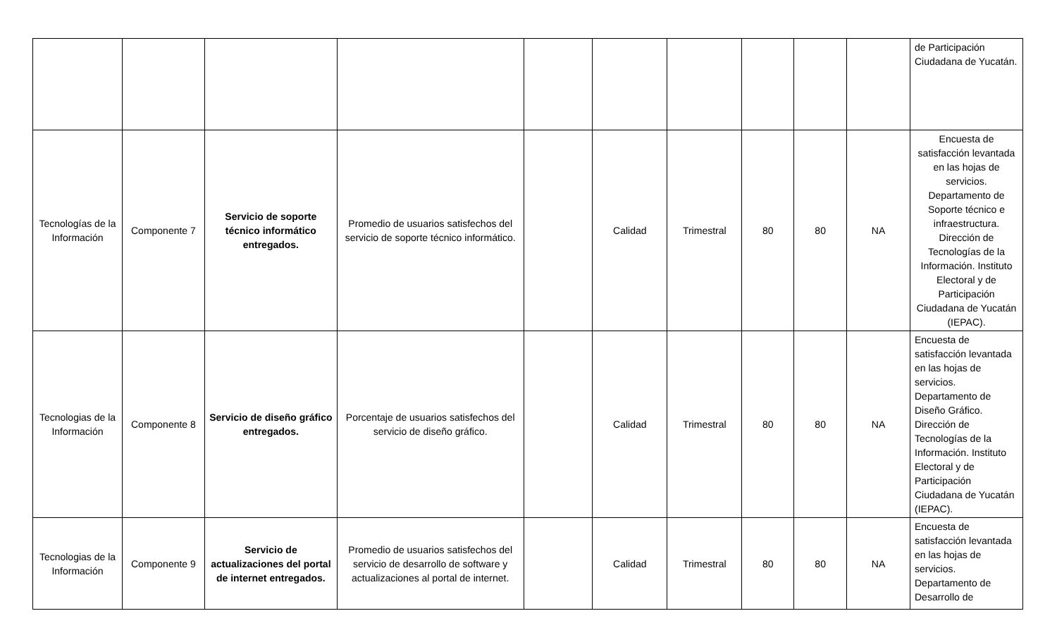| | | | | | | | | | | de Participación Ciudadana de Yucatán. |
| Tecnologías de la Información | Componente 7 | Servicio de soporte técnico informático entregados. | Promedio de usuarios satisfechos del servicio de soporte técnico informático. | | Calidad | Trimestral | 80 | 80 | NA | Encuesta de satisfacción levantada en las hojas de servicios. Departamento de Soporte técnico e infraestructura. Dirección de Tecnologías de la Información. Instituto Electoral y de Participación Ciudadana de Yucatán (IEPAC). |
| Tecnologias de la Información | Componente 8 | Servicio de diseño gráfico entregados. | Porcentaje de usuarios satisfechos del servicio de diseño gráfico. | | Calidad | Trimestral | 80 | 80 | NA | Encuesta de satisfacción levantada en las hojas de servicios. Departamento de Diseño Gráfico. Dirección de Tecnologías de la Información. Instituto Electoral y de Participación Ciudadana de Yucatán (IEPAC). |
| Tecnologias de la Información | Componente 9 | Servicio de actualizaciones del portal de internet entregados. | Promedio de usuarios satisfechos del servicio de desarrollo de software y actualizaciones al portal de internet. | | Calidad | Trimestral | 80 | 80 | NA | Encuesta de satisfacción levantada en las hojas de servicios. Departamento de Desarrollo de |